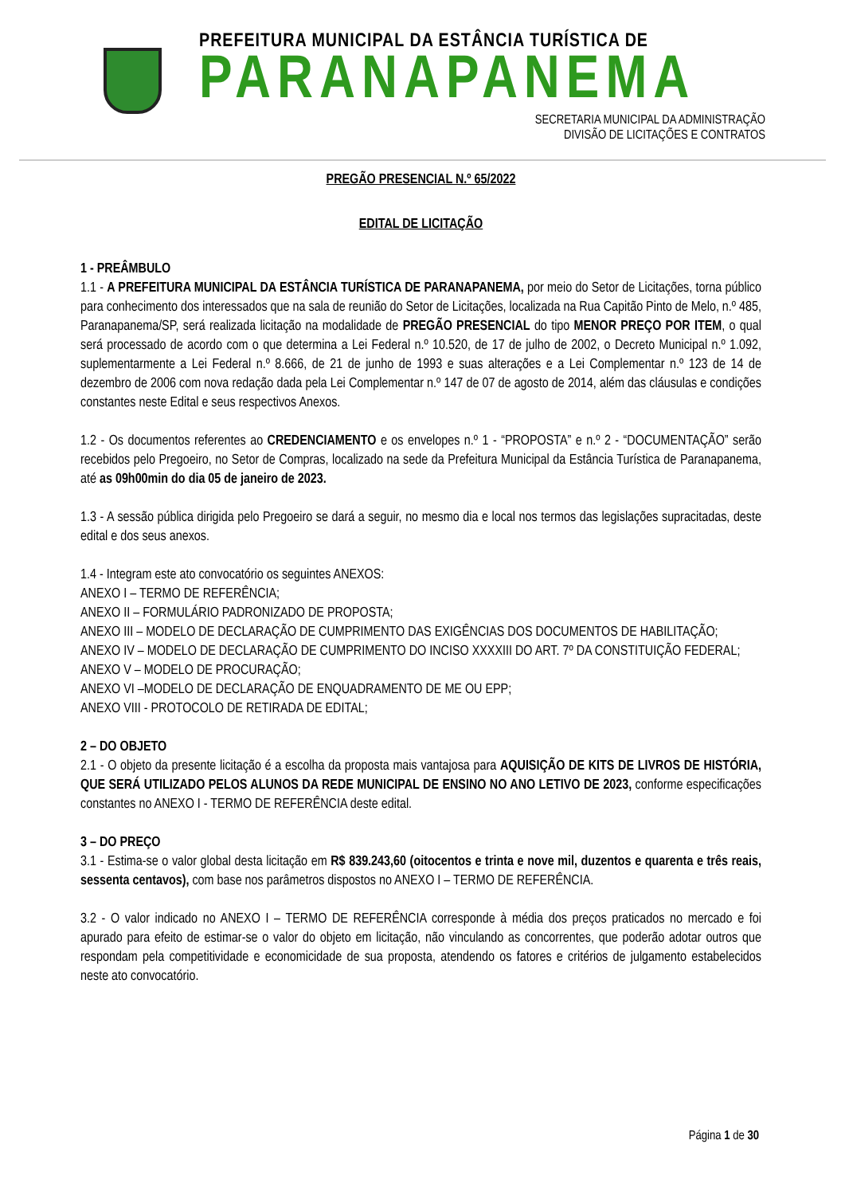PREFEITURA MUNICIPAL DA ESTÂNCIA TURÍSTICA DE
PARANAPANEMA
SECRETARIA MUNICIPAL DA ADMINISTRAÇÃO
DIVISÃO DE LICITAÇÕES E CONTRATOS
PREGÃO PRESENCIAL N.º 65/2022
EDITAL DE LICITAÇÃO
1 - PREÂMBULO
1.1 - A PREFEITURA MUNICIPAL DA ESTÂNCIA TURÍSTICA DE PARANAPANEMA, por meio do Setor de Licitações, torna público para conhecimento dos interessados que na sala de reunião do Setor de Licitações, localizada na Rua Capitão Pinto de Melo, n.º 485, Paranapanema/SP, será realizada licitação na modalidade de PREGÃO PRESENCIAL do tipo MENOR PREÇO POR ITEM, o qual será processado de acordo com o que determina a Lei Federal n.º 10.520, de 17 de julho de 2002, o Decreto Municipal n.º 1.092, suplementarmente a Lei Federal n.º 8.666, de 21 de junho de 1993 e suas alterações e a Lei Complementar n.º 123 de 14 de dezembro de 2006 com nova redação dada pela Lei Complementar n.º 147 de 07 de agosto de 2014, além das cláusulas e condições constantes neste Edital e seus respectivos Anexos.
1.2 - Os documentos referentes ao CREDENCIAMENTO e os envelopes n.º 1 - “PROPOSTA” e n.º 2 - “DOCUMENTAÇÃO” serão recebidos pelo Pregoeiro, no Setor de Compras, localizado na sede da Prefeitura Municipal da Estância Turística de Paranapanema, até as 09h00min do dia 05 de janeiro de 2023.
1.3 - A sessão pública dirigida pelo Pregoeiro se dará a seguir, no mesmo dia e local nos termos das legislações supracitadas, deste edital e dos seus anexos.
1.4 - Integram este ato convocatório os seguintes ANEXOS:
ANEXO I – TERMO DE REFERÊNCIA;
ANEXO II – FORMULÁRIO PADRONIZADO DE PROPOSTA;
ANEXO III – MODELO DE DECLARAÇÃO DE CUMPRIMENTO DAS EXIGÊNCIAS DOS DOCUMENTOS DE HABILITAÇÃO;
ANEXO IV – MODELO DE DECLARAÇÃO DE CUMPRIMENTO DO INCISO XXXXIII DO ART. 7º DA CONSTITUIÇÃO FEDERAL;
ANEXO V – MODELO DE PROCURAÇÃO;
ANEXO VI –MODELO DE DECLARAÇÃO DE ENQUADRAMENTO DE ME OU EPP;
ANEXO VIII - PROTOCOLO DE RETIRADA DE EDITAL;
2 – DO OBJETO
2.1 - O objeto da presente licitação é a escolha da proposta mais vantajosa para AQUISIÇÃO DE KITS DE LIVROS DE HISTÓRIA, QUE SERÁ UTILIZADO PELOS ALUNOS DA REDE MUNICIPAL DE ENSINO NO ANO LETIVO DE 2023, conforme especificações constantes no ANEXO I - TERMO DE REFERÊNCIA deste edital.
3 – DO PREÇO
3.1 - Estima-se o valor global desta licitação em R$ 839.243,60 (oitocentos e trinta e nove mil, duzentos e quarenta e três reais, sessenta centavos), com base nos parâmetros dispostos no ANEXO I – TERMO DE REFERÊNCIA.
3.2 - O valor indicado no ANEXO I – TERMO DE REFERÊNCIA corresponde à média dos preços praticados no mercado e foi apurado para efeito de estimar-se o valor do objeto em licitação, não vinculando as concorrentes, que poderão adotar outros que respondam pela competitividade e economicidade de sua proposta, atendendo os fatores e critérios de julgamento estabelecidos neste ato convocatório.
Página 1 de 30